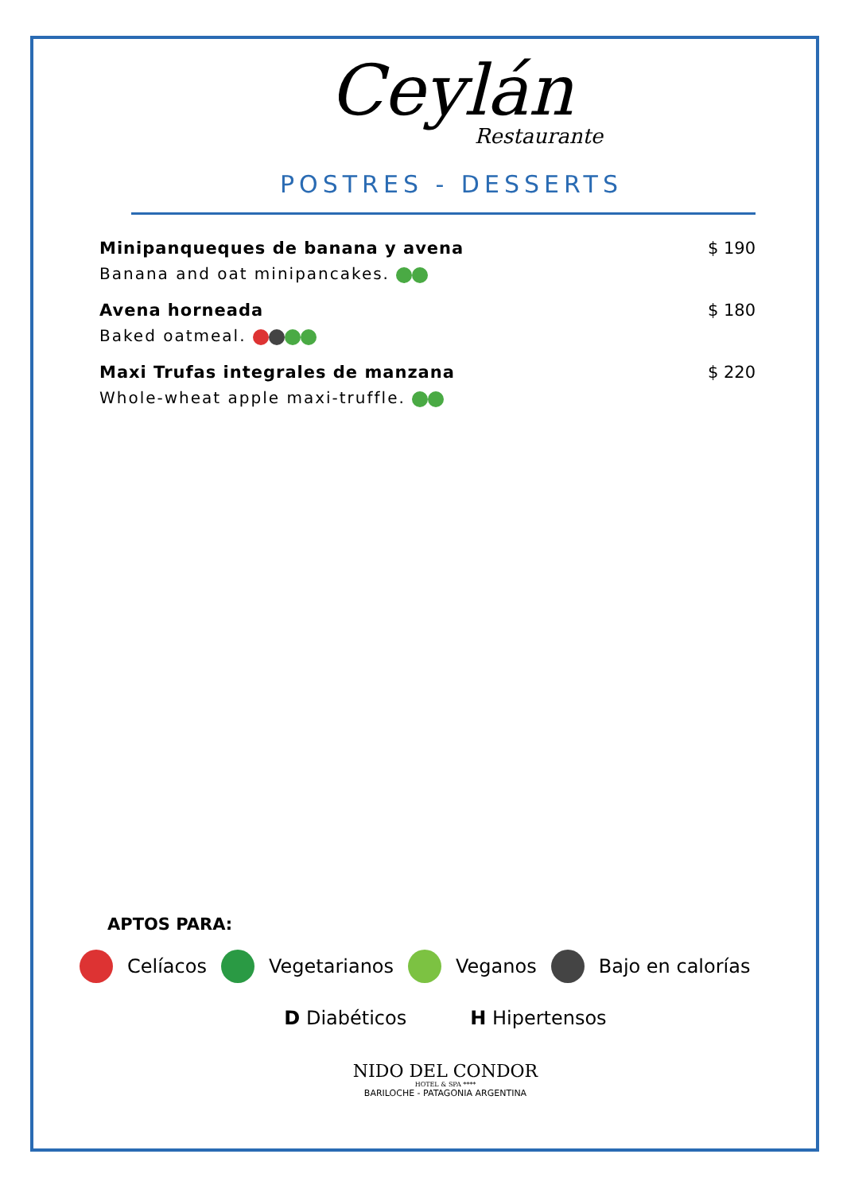Ceylán
Restaurante
POSTRES - DESSERTS
Minipanqueques de banana y avena
Banana and oat minipancakes.
$ 190
Avena horneada
Baked oatmeal.
$ 180
Maxi Trufas integrales de manzana
Whole-wheat apple maxi-truffle.
$ 220
APTOS PARA:
Celíacos Vegetarianos Veganos Bajo en calorías
D Diabéticos H Hipertensos
NIDO DEL CONDOR
HOTEL & SPA ****
BARILOCHE - PATAGONIA ARGENTINA